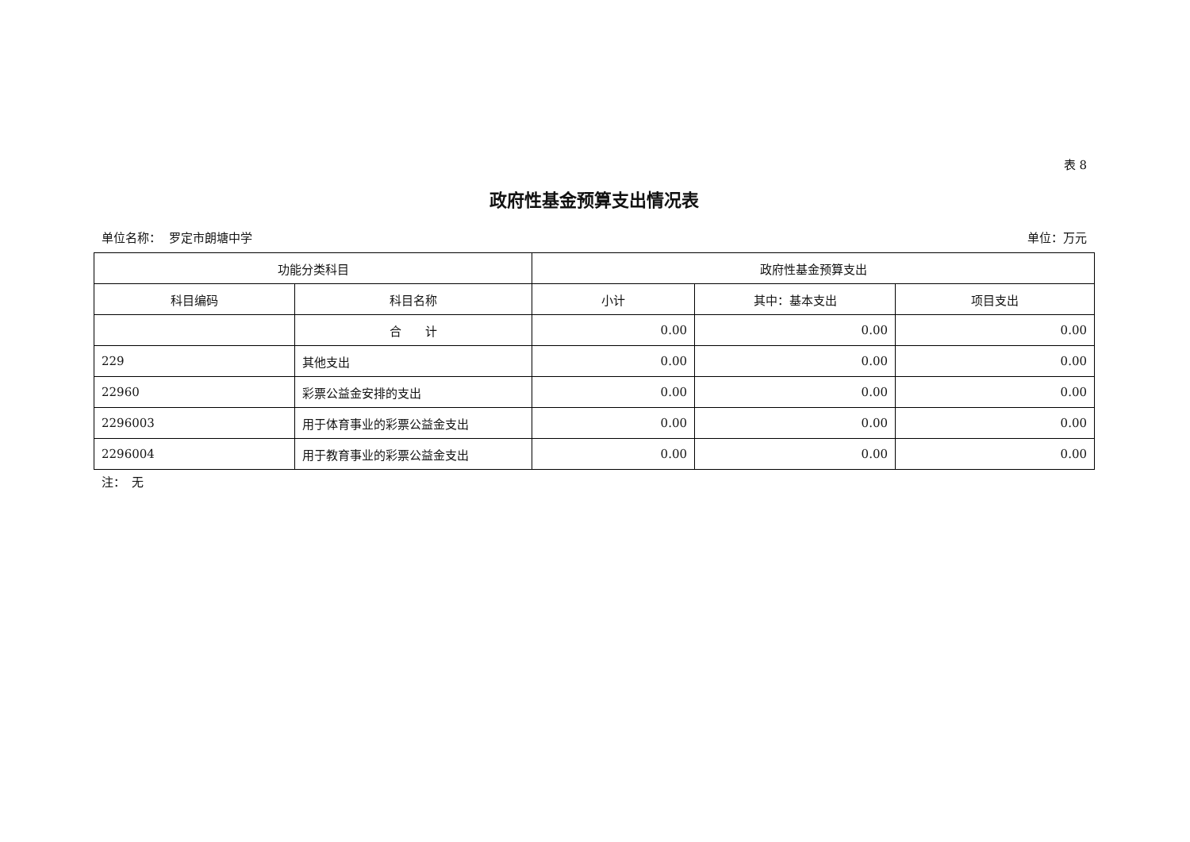表 8
政府性基金预算支出情况表
单位名称： 罗定市朗塘中学 单位：万元
| 功能分类科目 | | 政府性基金预算支出 | | |
| --- | --- | --- | --- | --- |
| 科目编码 | 科目名称 | 小计 | 其中：基本支出 | 项目支出 |
| | 合 计 | 0.00 | 0.00 | 0.00 |
| 229 | 其他支出 | 0.00 | 0.00 | 0.00 |
| 22960 | 彩票公益金安排的支出 | 0.00 | 0.00 | 0.00 |
| 2296003 | 用于体育事业的彩票公益金支出 | 0.00 | 0.00 | 0.00 |
| 2296004 | 用于教育事业的彩票公益金支出 | 0.00 | 0.00 | 0.00 |
注：　无